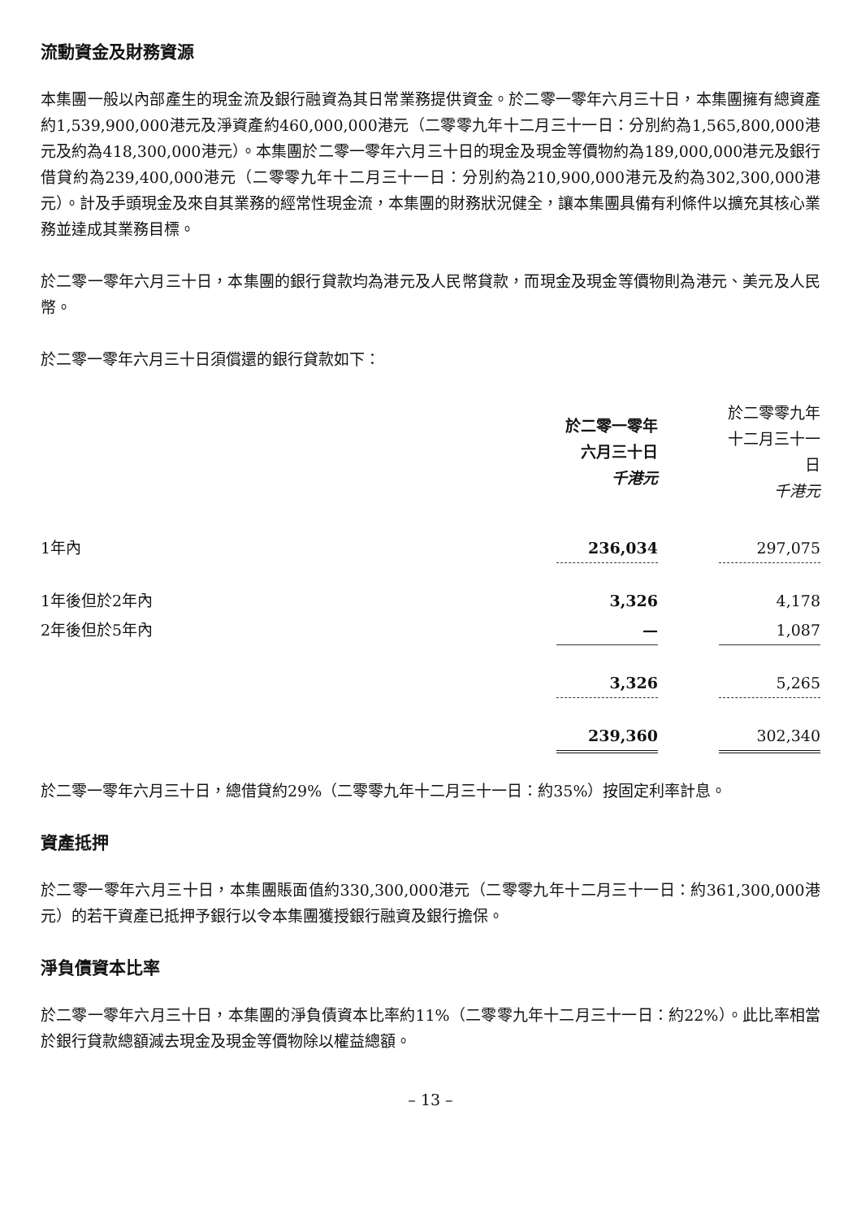流動資金及財務資源
本集團一般以內部產生的現金流及銀行融資為其日常業務提供資金。於二零一零年六月三十日，本集團擁有總資產約1,539,900,000港元及淨資產約460,000,000港元（二零零九年十二月三十一日：分別約為1,565,800,000港元及約為418,300,000港元）。本集團於二零一零年六月三十日的現金及現金等價物約為189,000,000港元及銀行借貸約為239,400,000港元（二零零九年十二月三十一日：分別約為210,900,000港元及約為302,300,000港元）。計及手頭現金及來自其業務的經常性現金流，本集團的財務狀況健全，讓本集團具備有利條件以擴充其核心業務並達成其業務目標。
於二零一零年六月三十日，本集團的銀行貸款均為港元及人民幣貸款，而現金及現金等價物則為港元、美元及人民幣。
於二零一零年六月三十日須償還的銀行貸款如下：
| | 於二零一零年 六月三十日 千港元 | | 於二零零九年 十二月三十一日 千港元 |
| --- | --- | --- | --- |
| 1年內 | 236,034 | | 297,075 |
| 1年後但於2年內 | 3,326 | | 4,178 |
| 2年後但於5年內 | — | | 1,087 |
| | 3,326 | | 5,265 |
| | 239,360 | | 302,340 |
於二零一零年六月三十日，總借貸約29%（二零零九年十二月三十一日：約35%）按固定利率計息。
資產抵押
於二零一零年六月三十日，本集團賬面值約330,300,000港元（二零零九年十二月三十一日：約361,300,000港元）的若干資產已抵押予銀行以令本集團獲授銀行融資及銀行擔保。
淨負債資本比率
於二零一零年六月三十日，本集團的淨負債資本比率約11%（二零零九年十二月三十一日：約22%）。此比率相當於銀行貸款總額減去現金及現金等價物除以權益總額。
– 13 –